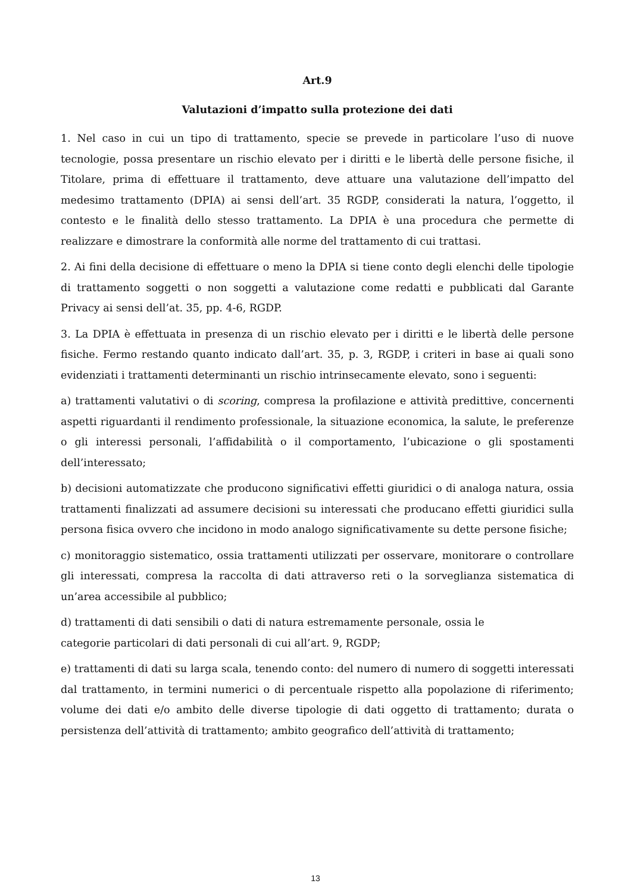Art.9
Valutazioni d’impatto sulla protezione dei dati
1. Nel caso in cui un tipo di trattamento, specie se prevede in particolare l’uso di nuove tecnologie, possa presentare un rischio elevato per i diritti e le libertà delle persone fisiche, il Titolare, prima di effettuare il trattamento, deve attuare una valutazione dell’impatto del medesimo trattamento (DPIA) ai sensi dell’art. 35 RGDP, considerati la natura, l’oggetto, il contesto e le finalità dello stesso trattamento. La DPIA è una procedura che permette di realizzare e dimostrare la conformità alle norme del trattamento di cui trattasi.
2. Ai fini della decisione di effettuare o meno la DPIA si tiene conto degli elenchi delle tipologie di trattamento soggetti o non soggetti a valutazione come redatti e pubblicati dal Garante Privacy ai sensi dell’at. 35, pp. 4-6, RGDP.
3. La DPIA è effettuata in presenza di un rischio elevato per i diritti e le libertà delle persone fisiche. Fermo restando quanto indicato dall’art. 35, p. 3, RGDP, i criteri in base ai quali sono evidenziati i trattamenti determinanti un rischio intrinsecamente elevato, sono i seguenti:
a) trattamenti valutativi o di scoring, compresa la profilazione e attività predittive, concernenti aspetti riguardanti il rendimento professionale, la situazione economica, la salute, le preferenze o gli interessi personali, l’affidabilità o il comportamento, l’ubicazione o gli spostamenti dell’interessato;
b) decisioni automatizzate che producono significativi effetti giuridici o di analoga natura, ossia trattamenti finalizzati ad assumere decisioni su interessati che producano effetti giuridici sulla persona fisica ovvero che incidono in modo analogo significativamente su dette persone fisiche;
c) monitoraggio sistematico, ossia trattamenti utilizzati per osservare, monitorare o controllare gli interessati, compresa la raccolta di dati attraverso reti o la sorveglianza sistematica di un’area accessibile al pubblico;
d) trattamenti di dati sensibili o dati di natura estremamente personale, ossia le
categorie particolari di dati personali di cui all’art. 9, RGDP;
e) trattamenti di dati su larga scala, tenendo conto: del numero di numero di soggetti interessati dal trattamento, in termini numerici o di percentuale rispetto alla popolazione di riferimento; volume dei dati e/o ambito delle diverse tipologie di dati oggetto di trattamento; durata o persistenza dell’attività di trattamento; ambito geografico dell’attività di trattamento;
13